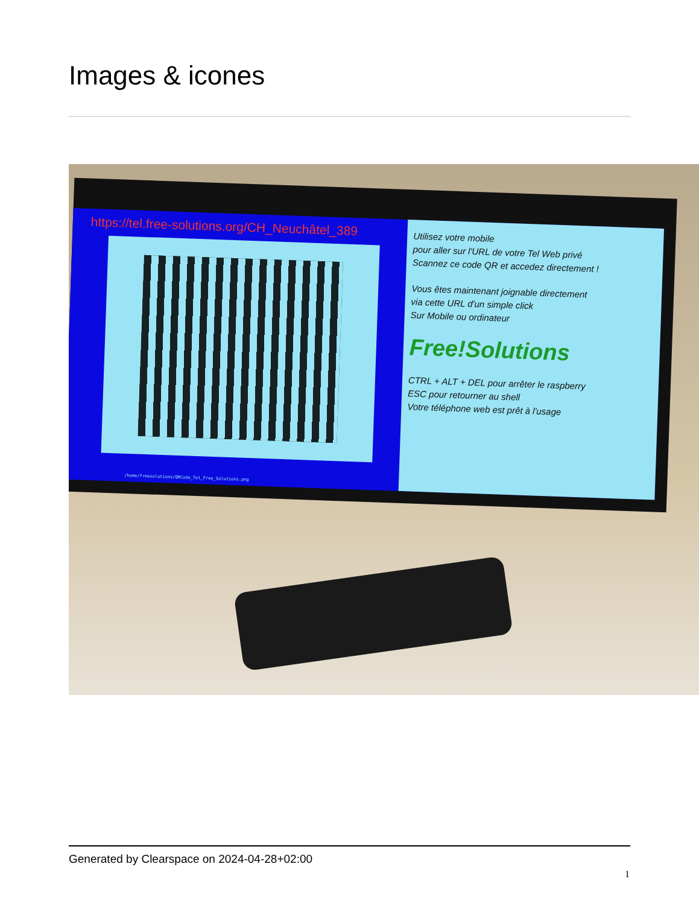Images & icones
https://tel.free-solutions.org/CH_Neuchâtel_389
Utilisez votre mobile
pour aller sur l'URL de votre Tel Web privé
Scannez ce code QR et accedez directement !
Vous êtes maintenant joignable directement
via cette URL d'un simple click
Sur Mobile ou ordinateur
Free!Solutions
CTRL + ALT + DEL pour arrêter le raspberry
ESC pour retourner au shell
Votre téléphone web est prêt à l'usage
/home/freesolutions/QRCode_Tel_Free_Solutions.png
Generated by Clearspace on 2024-04-28+02:00
1